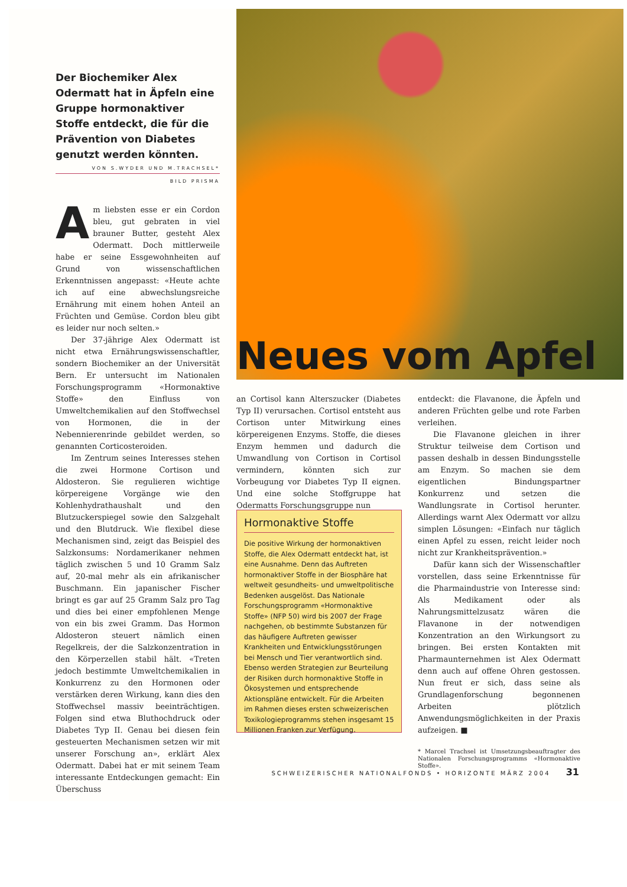Der Biochemiker Alex Odermatt hat in Äpfeln eine Gruppe hormonaktiver Stoffe entdeckt, die für die Prävention von Diabetes genutzt werden könnten.
VON S.WYDER UND M.TRACHSEL*
BILD PRISMA
Neues vom Apfel
Am liebsten esse er ein Cordon bleu, gut gebraten in viel brauner Butter, gesteht Alex Odermatt. Doch mittlerweile habe er seine Essgewohnheiten auf Grund von wissenschaftlichen Erkenntnissen angepasst: «Heute achte ich auf eine abwechslungsreiche Ernährung mit einem hohen Anteil an Früchten und Gemüse. Cordon bleu gibt es leider nur noch selten.»
Der 37-jährige Alex Odermatt ist nicht etwa Ernährungswissenschaftler, sondern Biochemiker an der Universität Bern. Er untersucht im Nationalen Forschungsprogramm «Hormonaktive Stoffe» den Einfluss von Umweltchemikalien auf den Stoffwechsel von Hormonen, die in der Nebennierenrinde gebildet werden, so genannten Corticosteroiden.
Im Zentrum seines Interesses stehen die zwei Hormone Cortison und Aldosteron. Sie regulieren wichtige körpereigene Vorgänge wie den Kohlenhydrathaushalt und den Blutzuckerspiegel sowie den Salzgehalt und den Blutdruck. Wie flexibel diese Mechanismen sind, zeigt das Beispiel des Salzkonsums: Nordamerikaner nehmen täglich zwischen 5 und 10 Gramm Salz auf, 20-mal mehr als ein afrikanischer Buschmann. Ein japanischer Fischer bringt es gar auf 25 Gramm Salz pro Tag und dies bei einer empfohlenen Menge von ein bis zwei Gramm. Das Hormon Aldosteron steuert nämlich einen Regelkreis, der die Salzkonzentration in den Körperzellen stabil hält. «Treten jedoch bestimmte Umweltchemikalien in Konkurrenz zu den Hormonen oder verstärken deren Wirkung, kann dies den Stoffwechsel massiv beeinträchtigen. Folgen sind etwa Bluthochdruck oder Diabetes Typ II. Genau bei diesen fein gesteuerten Mechanismen setzen wir mit unserer Forschung an», erklärt Alex Odermatt. Dabei hat er mit seinem Team interessante Entdeckungen gemacht: Ein Überschuss
an Cortisol kann Alterszucker (Diabetes Typ II) verursachen. Cortisol entsteht aus Cortison unter Mitwirkung eines körpereigenen Enzyms. Stoffe, die dieses Enzym hemmen und dadurch die Umwandlung von Cortison in Cortisol vermindern, könnten sich zur Vorbeugung vor Diabetes Typ II eignen. Und eine solche Stoffgruppe hat Odermatts Forschungsgruppe nun
Hormonaktive Stoffe
Die positive Wirkung der hormonaktiven Stoffe, die Alex Odermatt entdeckt hat, ist eine Ausnahme. Denn das Auftreten hormonaktiver Stoffe in der Biosphäre hat weltweit gesundheits- und umweltpolitische Bedenken ausgelöst. Das Nationale Forschungsprogramm «Hormonaktive Stoffe» (NFP 50) wird bis 2007 der Frage nachgehen, ob bestimmte Substanzen für das häufigere Auftreten gewisser Krankheiten und Entwicklungsstörungen bei Mensch und Tier verantwortlich sind. Ebenso werden Strategien zur Beurteilung der Risiken durch hormonaktive Stoffe in Ökosystemen und entsprechende Aktionspläne entwickelt. Für die Arbeiten im Rahmen dieses ersten schweizerischen Toxikologieprogramms stehen insgesamt 15 Millionen Franken zur Verfügung.
entdeckt: die Flavanone, die Äpfeln und anderen Früchten gelbe und rote Farben verleihen.
Die Flavanone gleichen in ihrer Struktur teilweise dem Cortison und passen deshalb in dessen Bindungsstelle am Enzym. So machen sie dem eigentlichen Bindungspartner Konkurrenz und setzen die Wandlungsrate in Cortisol herunter. Allerdings warnt Alex Odermatt vor allzu simplen Lösungen: «Einfach nur täglich einen Apfel zu essen, reicht leider noch nicht zur Krankheitsprävention.»
Dafür kann sich der Wissenschaftler vorstellen, dass seine Erkenntnisse für die Pharmaindustrie von Interesse sind: Als Medikament oder als Nahrungsmittelzusatz wären die Flavanone in der notwendigen Konzentration an den Wirkungsort zu bringen. Bei ersten Kontakten mit Pharmaunternehmen ist Alex Odermatt denn auch auf offene Ohren gestossen. Nun freut er sich, dass seine als Grundlagenforschung begonnenen Arbeiten plötzlich Anwendungsmöglichkeiten in der Praxis aufzeigen. ■
* Marcel Trachsel ist Umsetzungsbeauftragter des Nationalen Forschungsprogramms «Hormonaktive Stoffe».
SCHWEIZERISCHER NATIONALFONDS • HORIZONTE MÄRZ 2004 31